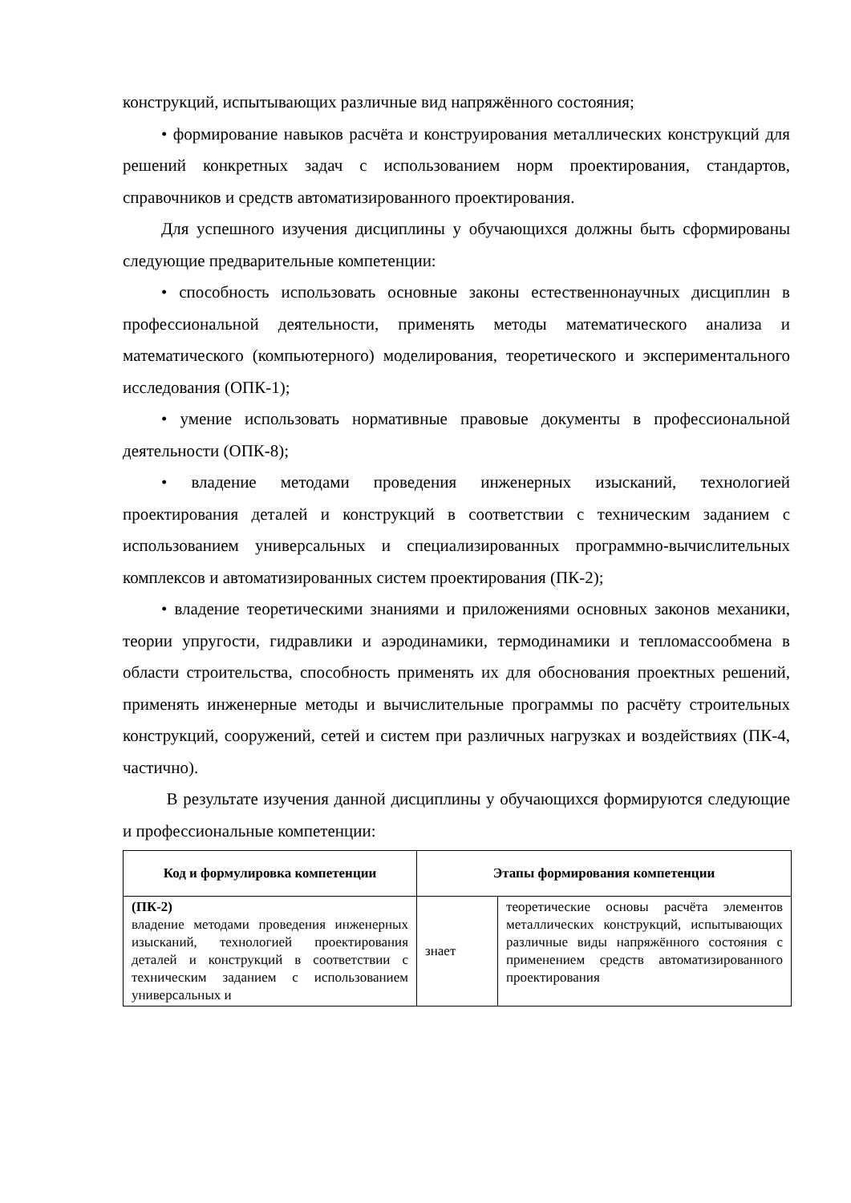конструкций, испытывающих различные вид напряжённого состояния;
• формирование навыков расчёта и конструирования металлических конструкций для решений конкретных задач с использованием норм проектирования, стандартов, справочников и средств автоматизированного проектирования.
Для успешного изучения дисциплины у обучающихся должны быть сформированы следующие предварительные компетенции:
• способность использовать основные законы естественнонаучных дисциплин в профессиональной деятельности, применять методы математического анализа и математического (компьютерного) моделирования, теоретического и экспериментального исследования (ОПК-1);
• умение использовать нормативные правовые документы в профессиональной деятельности (ОПК-8);
• владение методами проведения инженерных изысканий, технологией проектирования деталей и конструкций в соответствии с техническим заданием с использованием универсальных и специализированных программно-вычислительных комплексов и автоматизированных систем проектирования (ПК-2);
• владение теоретическими знаниями и приложениями основных законов механики, теории упругости, гидравлики и аэродинамики, термодинамики и тепломассообмена в области строительства, способность применять их для обоснования проектных решений, применять инженерные методы и вычислительные программы по расчёту строительных конструкций, сооружений, сетей и систем при различных нагрузках и воздействиях (ПК-4, частично).
В результате изучения данной дисциплины у обучающихся формируются следующие и профессиональные компетенции:
| Код и формулировка компетенции | Этапы формирования компетенции | |
| --- | --- | --- |
| (ПК-2) владение методами проведения инженерных изысканий, технологией проектирования деталей и конструкций в соответствии с техническим заданием с использованием универсальных и | знает | теоретические основы расчёта элементов металлических конструкций, испытывающих различные виды напряжённого состояния с применением средств автоматизированного проектирования |